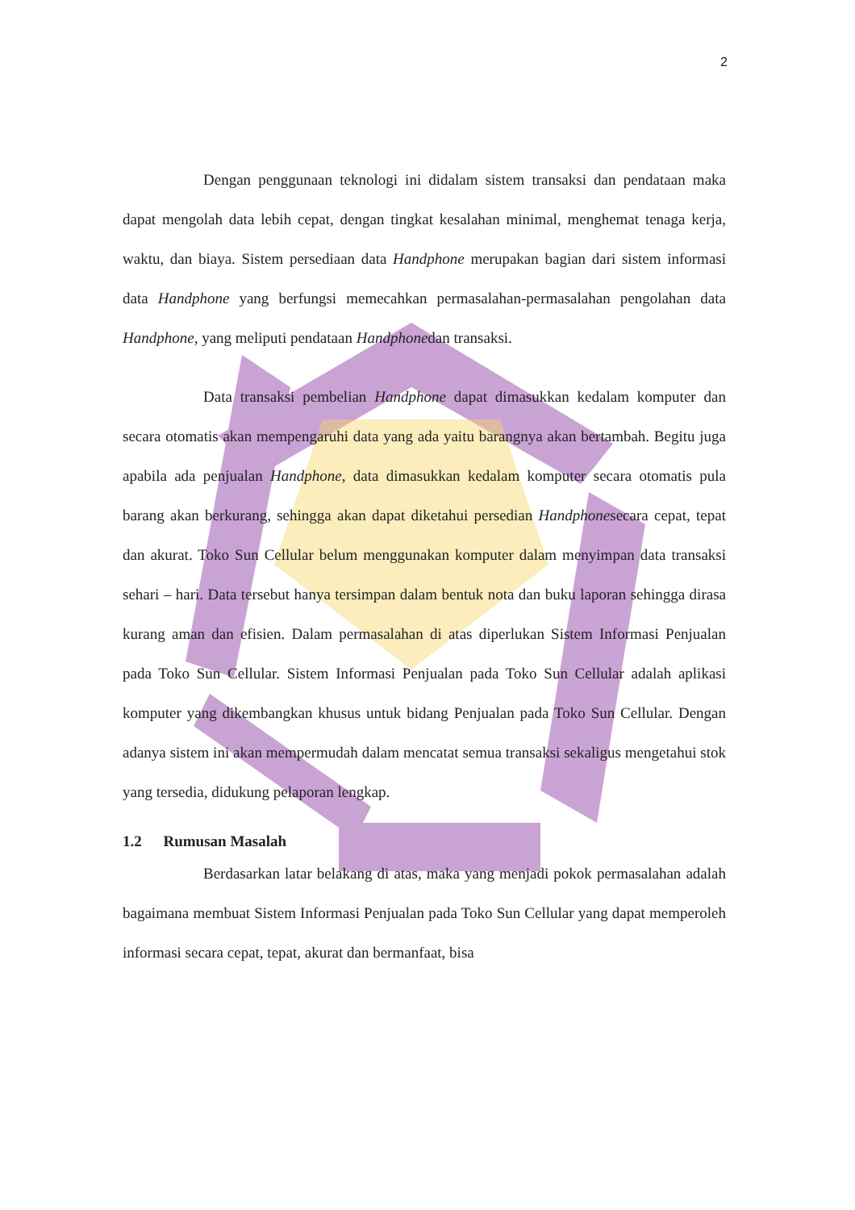2
Dengan penggunaan teknologi ini didalam sistem transaksi dan pendataan maka dapat mengolah data lebih cepat, dengan tingkat kesalahan minimal, menghemat tenaga kerja, waktu, dan biaya. Sistem persediaan data Handphone merupakan bagian dari sistem informasi data Handphone yang berfungsi memecahkan permasalahan-permasalahan pengolahan data Handphone, yang meliputi pendataan Handphonedan transaksi.
Data transaksi pembelian Handphone dapat dimasukkan kedalam komputer dan secara otomatis akan mempengaruhi data yang ada yaitu barangnya akan bertambah. Begitu juga apabila ada penjualan Handphone, data dimasukkan kedalam komputer secara otomatis pula barang akan berkurang, sehingga akan dapat diketahui persedian Handphonesecara cepat, tepat dan akurat. Toko Sun Cellular belum menggunakan komputer dalam menyimpan data transaksi sehari – hari. Data tersebut hanya tersimpan dalam bentuk nota dan buku laporan sehingga dirasa kurang aman dan efisien. Dalam permasalahan di atas diperlukan Sistem Informasi Penjualan pada Toko Sun Cellular. Sistem Informasi Penjualan pada Toko Sun Cellular adalah aplikasi komputer yang dikembangkan khusus untuk bidang Penjualan pada Toko Sun Cellular. Dengan adanya sistem ini akan mempermudah dalam mencatat semua transaksi sekaligus mengetahui stok yang tersedia, didukung pelaporan lengkap.
1.2 Rumusan Masalah
Berdasarkan latar belakang di atas, maka yang menjadi pokok permasalahan adalah bagaimana membuat Sistem Informasi Penjualan pada Toko Sun Cellular yang dapat memperoleh informasi secara cepat, tepat, akurat dan bermanfaat, bisa